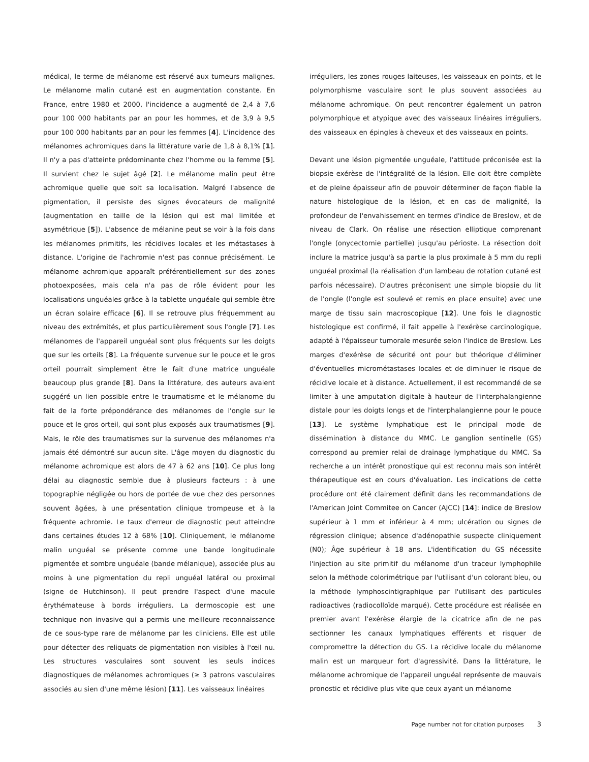médical, le terme de mélanome est réservé aux tumeurs malignes. Le mélanome malin cutané est en augmentation constante. En France, entre 1980 et 2000, l'incidence a augmenté de 2,4 à 7,6 pour 100 000 habitants par an pour les hommes, et de 3,9 à 9,5 pour 100 000 habitants par an pour les femmes [4]. L'incidence des mélanomes achromiques dans la littérature varie de 1,8 à 8,1% [1]. Il n'y a pas d'atteinte prédominante chez l'homme ou la femme [5]. Il survient chez le sujet âgé [2]. Le mélanome malin peut être achromique quelle que soit sa localisation. Malgré l'absence de pigmentation, il persiste des signes évocateurs de malignité (augmentation en taille de la lésion qui est mal limitée et asymétrique [5]). L'absence de mélanine peut se voir à la fois dans les mélanomes primitifs, les récidives locales et les métastases à distance. L'origine de l'achromie n'est pas connue précisément. Le mélanome achromique apparaît préférentiellement sur des zones photoexposées, mais cela n'a pas de rôle évident pour les localisations unguéales grâce à la tablette unguéale qui semble être un écran solaire efficace [6]. Il se retrouve plus fréquemment au niveau des extrémités, et plus particulièrement sous l'ongle [7]. Les mélanomes de l'appareil unguéal sont plus fréquents sur les doigts que sur les orteils [8]. La fréquente survenue sur le pouce et le gros orteil pourrait simplement être le fait d'une matrice unguéale beaucoup plus grande [8]. Dans la littérature, des auteurs avaient suggéré un lien possible entre le traumatisme et le mélanome du fait de la forte prépondérance des mélanomes de l'ongle sur le pouce et le gros orteil, qui sont plus exposés aux traumatismes [9]. Mais, le rôle des traumatismes sur la survenue des mélanomes n'a jamais été démontré sur aucun site. L'âge moyen du diagnostic du mélanome achromique est alors de 47 à 62 ans [10]. Ce plus long délai au diagnostic semble due à plusieurs facteurs : à une topographie négligée ou hors de portée de vue chez des personnes souvent âgées, à une présentation clinique trompeuse et à la fréquente achromie. Le taux d'erreur de diagnostic peut atteindre dans certaines études 12 à 68% [10]. Cliniquement, le mélanome malin unguéal se présente comme une bande longitudinale pigmentée et sombre unguéale (bande mélanique), associée plus au moins à une pigmentation du repli unguéal latéral ou proximal (signe de Hutchinson). Il peut prendre l'aspect d'une macule érythémateuse à bords irréguliers. La dermoscopie est une technique non invasive qui a permis une meilleure reconnaissance de ce sous-type rare de mélanome par les cliniciens. Elle est utile pour détecter des reliquats de pigmentation non visibles à l'œil nu. Les structures vasculaires sont souvent les seuls indices diagnostiques de mélanomes achromiques (≥ 3 patrons vasculaires associés au sien d'une même lésion) [11]. Les vaisseaux linéaires
irréguliers, les zones rouges laiteuses, les vaisseaux en points, et le polymorphisme vasculaire sont le plus souvent associées au mélanome achromique. On peut rencontrer également un patron polymorphique et atypique avec des vaisseaux linéaires irréguliers, des vaisseaux en épingles à cheveux et des vaisseaux en points.
Devant une lésion pigmentée unguéale, l'attitude préconisée est la biopsie exérèse de l'intégralité de la lésion. Elle doit être complète et de pleine épaisseur afin de pouvoir déterminer de façon fiable la nature histologique de la lésion, et en cas de malignité, la profondeur de l'envahissement en termes d'indice de Breslow, et de niveau de Clark. On réalise une résection elliptique comprenant l'ongle (onycectomie partielle) jusqu'au périoste. La résection doit inclure la matrice jusqu'à sa partie la plus proximale à 5 mm du repli unguéal proximal (la réalisation d'un lambeau de rotation cutané est parfois nécessaire). D'autres préconisent une simple biopsie du lit de l'ongle (l'ongle est soulevé et remis en place ensuite) avec une marge de tissu sain macroscopique [12]. Une fois le diagnostic histologique est confirmé, il fait appelle à l'exérèse carcinologique, adapté à l'épaisseur tumorale mesurée selon l'indice de Breslow. Les marges d'exérèse de sécurité ont pour but théorique d'éliminer d'éventuelles micrométastases locales et de diminuer le risque de récidive locale et à distance. Actuellement, il est recommandé de se limiter à une amputation digitale à hauteur de l'interphalangienne distale pour les doigts longs et de l'interphalangienne pour le pouce [13]. Le système lymphatique est le principal mode de dissémination à distance du MMC. Le ganglion sentinelle (GS) correspond au premier relai de drainage lymphatique du MMC. Sa recherche a un intérêt pronostique qui est reconnu mais son intérêt thérapeutique est en cours d'évaluation. Les indications de cette procédure ont été clairement définit dans les recommandations de l'American Joint Commitee on Cancer (AJCC) [14]: indice de Breslow supérieur à 1 mm et inférieur à 4 mm; ulcération ou signes de régression clinique; absence d'adénopathie suspecte cliniquement (N0); Âge supérieur à 18 ans. L'identification du GS nécessite l'injection au site primitif du mélanome d'un traceur lymphophile selon la méthode colorimétrique par l'utilisant d'un colorant bleu, ou la méthode lymphoscintigraphique par l'utilisant des particules radioactives (radiocolloïde marqué). Cette procédure est réalisée en premier avant l'exérèse élargie de la cicatrice afin de ne pas sectionner les canaux lymphatiques efférents et risquer de compromettre la détection du GS. La récidive locale du mélanome malin est un marqueur fort d'agressivité. Dans la littérature, le mélanome achromique de l'appareil unguéal représente de mauvais pronostic et récidive plus vite que ceux ayant un mélanome
Page number not for citation purposes 3